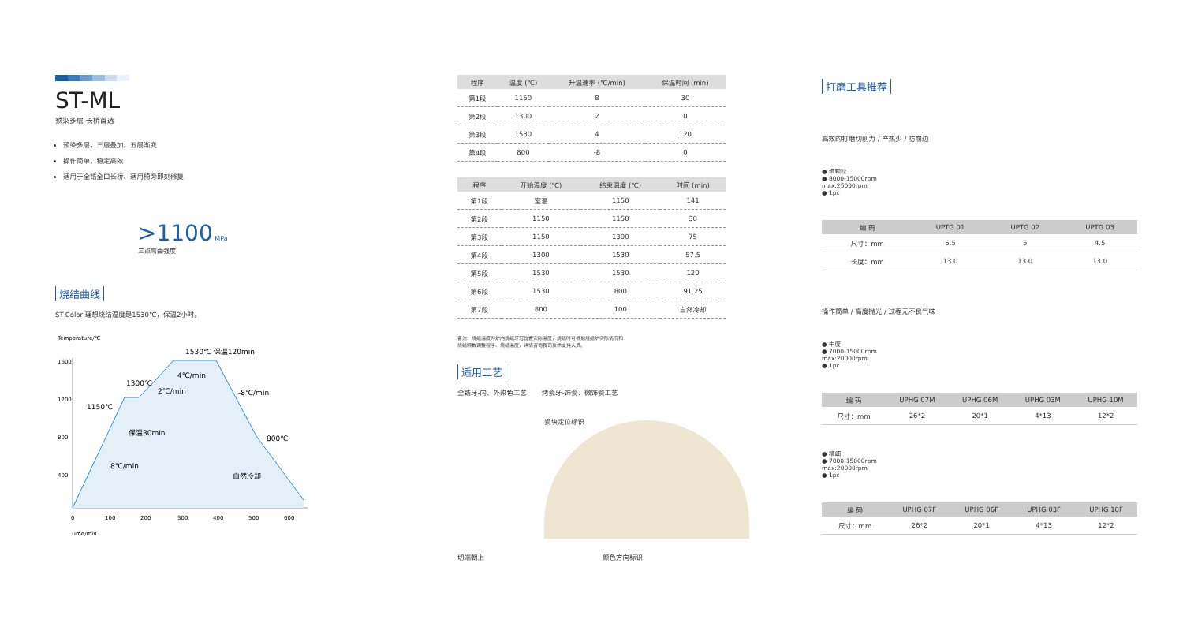ST-ML
预染多层 长桥首选
预染多层，三层叠加，五层渐变
操作简单，稳定高效
适用于全锆全口长桥、适用椅旁即刻修复
>1100 MPa
三点弯曲强度
烧结曲线
ST-Color 理想烧结温度是1530℃，保温2小时。
Temperature/℃
1600
1200
800
400
1530℃ 保温120min
1300℃
4℃/min
2℃/min
1150℃
保温30min
-8℃/min
800℃
8℃/min
自然冷却
0
100
200
300
400
500
600
Time/min
| 程序 | 温度 (℃) | 升温速率 (℃/min) | 保温时间 (min) |
| --- | --- | --- | --- |
| 第1段 | 1150 | 8 | 30 |
| 第2段 | 1300 | 2 | 0 |
| 第3段 | 1530 | 4 | 120 |
| 第4段 | 800 | -8 | 0 |
| 程序 | 开始温度 (℃) | 结束温度 (℃) | 时间 (min) |
| --- | --- | --- | --- |
| 第1段 | 室温 | 1150 | 141 |
| 第2段 | 1150 | 1150 | 30 |
| 第3段 | 1150 | 1300 | 75 |
| 第4段 | 1300 | 1530 | 57.5 |
| 第5段 | 1530 | 1530 | 120 |
| 第6段 | 1530 | 800 | 91.25 |
| 第7段 | 800 | 100 | 自然冷却 |
备注：烧结温度为炉内烧结牙冠位置实际温度，烧结时可根据烧结炉实际情况和
烧结颗数调整程序、烧结温度，详情咨询我司技术支持人员。
适用工艺
全锆牙-内、外染色工艺 烤瓷牙-饰瓷、微饰瓷工艺
瓷块定位标识
切端朝上 颜色方向标识
打磨工具推荐
高效的打磨切削力 / 产热少 / 防崩边
● 细颗粒
● 8000-15000rpm
max:25000rpm
● 1pc
| 编 码 | UPTG 01 | UPTG 02 | UPTG 03 |
| --- | --- | --- | --- |
| 尺寸：mm | 6.5 | 5 | 4.5 |
| 长度：mm | 13.0 | 13.0 | 13.0 |
操作简单 / 高度抛光 / 过程无不良气味
● 中度
● 7000-15000rpm
max:20000rpm
● 1pc
| 编 码 | UPHG 07M | UPHG 06M | UPHG 03M | UPHG 10M |
| --- | --- | --- | --- | --- |
| 尺寸：mm | 26*2 | 20*1 | 4*13 | 12*2 |
● 精细
● 7000-15000rpm
max:20000rpm
● 1pc
| 编 码 | UPHG 07F | UPHG 06F | UPHG 03F | UPHG 10F |
| --- | --- | --- | --- | --- |
| 尺寸：mm | 26*2 | 20*1 | 4*13 | 12*2 |